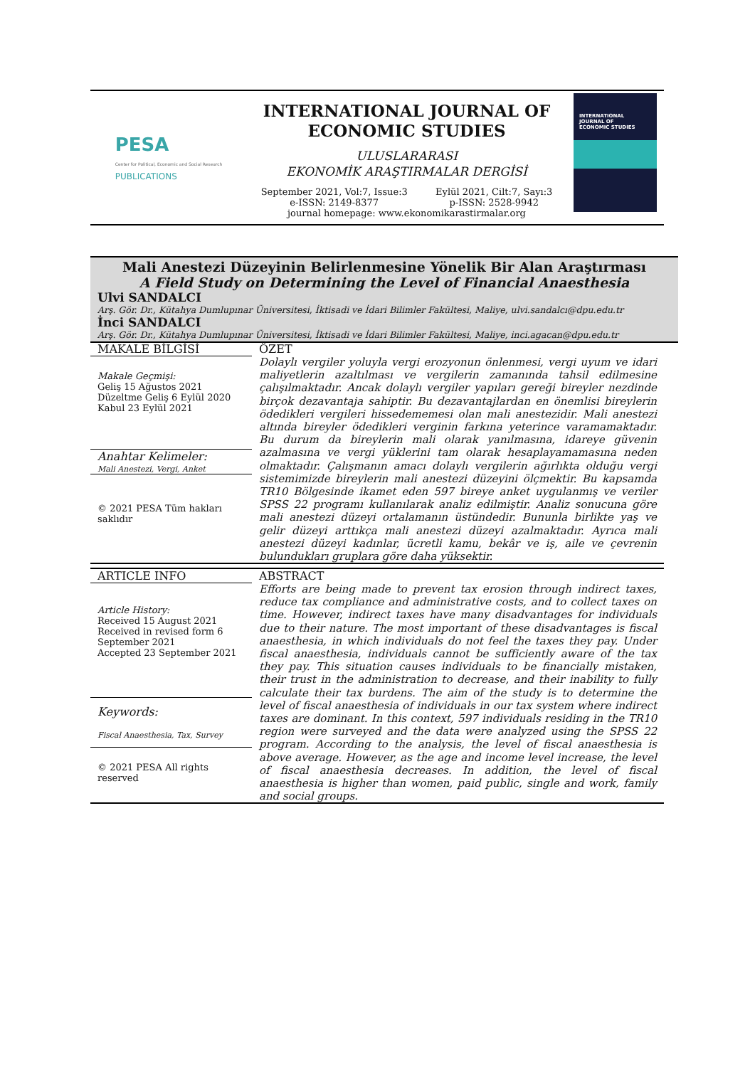PESA
Center for Political, Economic and Social Research
PUBLICATIONS
INTERNATIONAL JOURNAL OF
ECONOMIC STUDIES
ULUSLARARASI
EKONOMİK ARAŞTIRMALAR DERGİSİ
September 2021, Vol:7, Issue:3
e-ISSN: 2149-8377 Eylül 2021, Cilt:7, Sayı:3
p-ISSN: 2528-9942
journal homepage: www.ekonomikarastirmalar.org
INTERNATIONAL
JOURNAL OF
ECONOMIC STUDIES
Mali Anestezi Düzeyinin Belirlenmesine Yönelik Bir Alan Araştırması
A Field Study on Determining the Level of Financial Anaesthesia
Ulvi SANDALCI
Arş. Gör. Dr., Kütahya Dumlupınar Üniversitesi, İktisadi ve İdari Bilimler Fakültesi, Maliye, ulvi.sandalcı@dpu.edu.tr
İnci SANDALCI
Arş. Gör. Dr., Kütahya Dumlupınar Üniversitesi, İktisadi ve İdari Bilimler Fakültesi, Maliye, inci.agacan@dpu.edu.tr
MAKALE BİLGİSİ
Makale Geçmişi:
Geliş 15 Ağustos 2021
Düzeltme Geliş 6 Eylül 2020
Kabul 23 Eylül 2021
Anahtar Kelimeler:
Mali Anestezi, Vergi, Anket
© 2021 PESA Tüm hakları saklıdır
ÖZET
Dolaylı vergiler yoluyla vergi erozyonun önlenmesi, vergi uyum ve idari maliyetlerin azaltılması ve vergilerin zamanında tahsil edilmesine çalışılmaktadır. Ancak dolaylı vergiler yapıları gereği bireyler nezdinde birçok dezavantaja sahiptir. Bu dezavantajlardan en önemlisi bireylerin ödedikleri vergileri hissedememesi olan mali anestezidir. Mali anestezi altında bireyler ödedikleri verginin farkına yeterince varamamaktadır. Bu durum da bireylerin mali olarak yanılmasına, idareye güvenin azalmasına ve vergi yüklerini tam olarak hesaplayamamasına neden olmaktadır. Çalışmanın amacı dolaylı vergilerin ağırlıkta olduğu vergi sistemimizde bireylerin mali anestezi düzeyini ölçmektir. Bu kapsamda TR10 Bölgesinde ikamet eden 597 bireye anket uygulanmış ve veriler SPSS 22 programı kullanılarak analiz edilmiştir. Analiz sonucuna göre mali anestezi düzeyi ortalamanın üstündedir. Bununla birlikte yaş ve gelir düzeyi arttıkça mali anestezi düzeyi azalmaktadır. Ayrıca mali anestezi düzeyi kadınlar, ücretli kamu, bekâr ve iş, aile ve çevrenin bulundukları gruplara göre daha yüksektir.
ARTICLE INFO
Article History:
Received 15 August 2021
Received in revised form 6 September 2021
Accepted 23 September 2021
Keywords:
Fiscal Anaesthesia, Tax, Survey
© 2021 PESA All rights reserved
ABSTRACT
Efforts are being made to prevent tax erosion through indirect taxes, reduce tax compliance and administrative costs, and to collect taxes on time. However, indirect taxes have many disadvantages for individuals due to their nature. The most important of these disadvantages is fiscal anaesthesia, in which individuals do not feel the taxes they pay. Under fiscal anaesthesia, individuals cannot be sufficiently aware of the tax they pay. This situation causes individuals to be financially mistaken, their trust in the administration to decrease, and their inability to fully calculate their tax burdens. The aim of the study is to determine the level of fiscal anaesthesia of individuals in our tax system where indirect taxes are dominant. In this context, 597 individuals residing in the TR10 region were surveyed and the data were analyzed using the SPSS 22 program. According to the analysis, the level of fiscal anaesthesia is above average. However, as the age and income level increase, the level of fiscal anaesthesia decreases. In addition, the level of fiscal anaesthesia is higher than women, paid public, single and work, family and social groups.